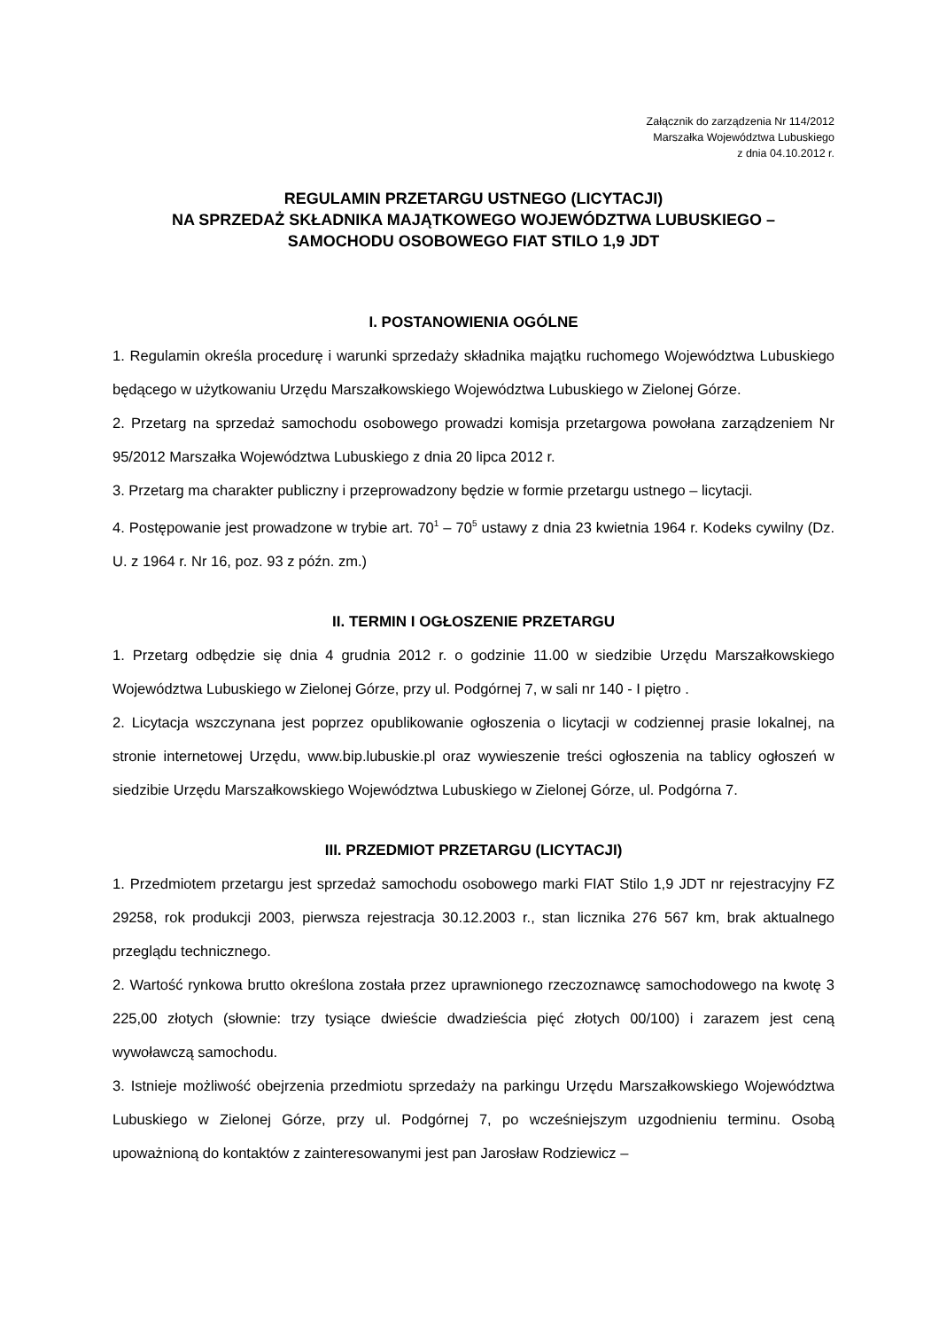Załącznik do zarządzenia Nr 114/2012
Marszałka Województwa Lubuskiego
z dnia 04.10.2012 r.
REGULAMIN PRZETARGU USTNEGO (LICYTACJI)
NA SPRZEDAŻ SKŁADNIKA MAJĄTKOWEGO WOJEWÓDZTWA LUBUSKIEGO –
SAMOCHODU OSOBOWEGO FIAT STILO 1,9 JDT
I. POSTANOWIENIA OGÓLNE
1. Regulamin określa procedurę i warunki sprzedaży składnika majątku ruchomego Województwa Lubuskiego będącego w użytkowaniu Urzędu Marszałkowskiego Województwa Lubuskiego w Zielonej Górze.
2. Przetarg na sprzedaż samochodu osobowego prowadzi komisja przetargowa powołana zarządzeniem Nr 95/2012 Marszałka Województwa Lubuskiego z dnia 20 lipca 2012 r.
3. Przetarg ma charakter publiczny i przeprowadzony będzie w formie przetargu ustnego – licytacji.
4. Postępowanie jest prowadzone w trybie art. 70<sup>1</sup> – 70<sup>5</sup> ustawy z dnia 23 kwietnia 1964 r. Kodeks cywilny (Dz. U. z 1964 r. Nr 16, poz. 93 z późn. zm.)
II. TERMIN I OGŁOSZENIE PRZETARGU
1. Przetarg odbędzie się dnia 4 grudnia 2012 r. o godzinie 11.00 w siedzibie Urzędu Marszałkowskiego Województwa Lubuskiego w Zielonej Górze, przy ul. Podgórnej 7, w sali nr 140 - I piętro .
2. Licytacja wszczynana jest poprzez opublikowanie ogłoszenia o licytacji w codziennej prasie lokalnej, na stronie internetowej Urzędu, www.bip.lubuskie.pl oraz wywieszenie treści ogłoszenia na tablicy ogłoszeń w siedzibie Urzędu Marszałkowskiego Województwa Lubuskiego w Zielonej Górze, ul. Podgórna 7.
III. PRZEDMIOT PRZETARGU (LICYTACJI)
1. Przedmiotem przetargu jest sprzedaż samochodu osobowego marki FIAT Stilo 1,9 JDT nr rejestracyjny FZ 29258, rok produkcji 2003, pierwsza rejestracja 30.12.2003 r., stan licznika 276 567 km, brak aktualnego przeglądu technicznego.
2. Wartość rynkowa brutto określona została przez uprawnionego rzeczoznawcę samochodowego na kwotę 3 225,00 złotych (słownie: trzy tysiące dwieście dwadzieścia pięć złotych 00/100) i zarazem jest ceną wywoławczą samochodu.
3. Istnieje możliwość obejrzenia przedmiotu sprzedaży na parkingu Urzędu Marszałkowskiego Województwa Lubuskiego w Zielonej Górze, przy ul. Podgórnej 7, po wcześniejszym uzgodnieniu terminu. Osobą upoważnioną do kontaktów z zainteresowanymi jest pan Jarosław Rodziewicz –